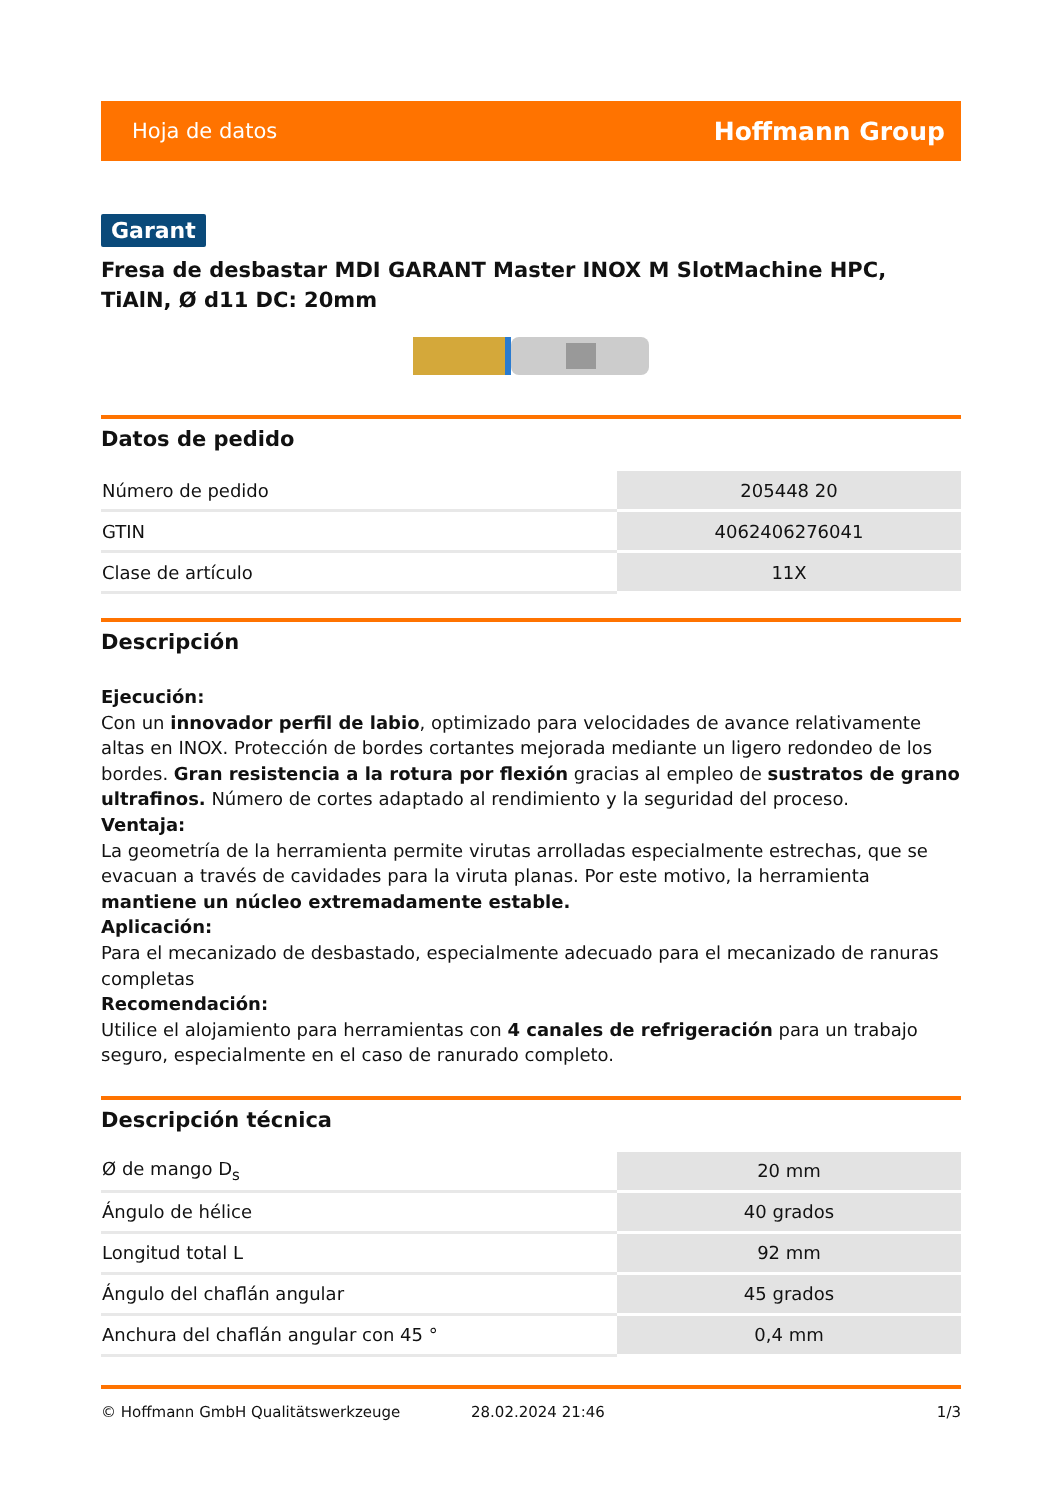Hoja de datos Hoffmann Group
Garant
Fresa de desbastar MDI GARANT Master INOX M SlotMachine HPC, TiAlN, Ø d11 DC: 20mm
Datos de pedido
| Número de pedido | 205448 20 |
| GTIN | 4062406276041 |
| Clase de artículo | 11X |
Descripción
Ejecución:
Con un innovador perfil de labio, optimizado para velocidades de avance relativamente altas en INOX. Protección de bordes cortantes mejorada mediante un ligero redondeo de los bordes. Gran resistencia a la rotura por flexión gracias al empleo de sustratos de grano ultrafinos. Número de cortes adaptado al rendimiento y la seguridad del proceso.
Ventaja:
La geometría de la herramienta permite virutas arrolladas especialmente estrechas, que se evacuan a través de cavidades para la viruta planas. Por este motivo, la herramienta mantiene un núcleo extremadamente estable.
Aplicación:
Para el mecanizado de desbastado, especialmente adecuado para el mecanizado de ranuras completas
Recomendación:
Utilice el alojamiento para herramientas con 4 canales de refrigeración para un trabajo seguro, especialmente en el caso de ranurado completo.
Descripción técnica
| Ø de mango D<sub>s</sub> | 20 mm |
| Ángulo de hélice | 40 grados |
| Longitud total L | 92 mm |
| Ángulo del chaflán angular | 45 grados |
| Anchura del chaflán angular con 45 ° | 0,4 mm |
© Hoffmann GmbH Qualitätswerkzeuge 28.02.2024 21:46 1/3